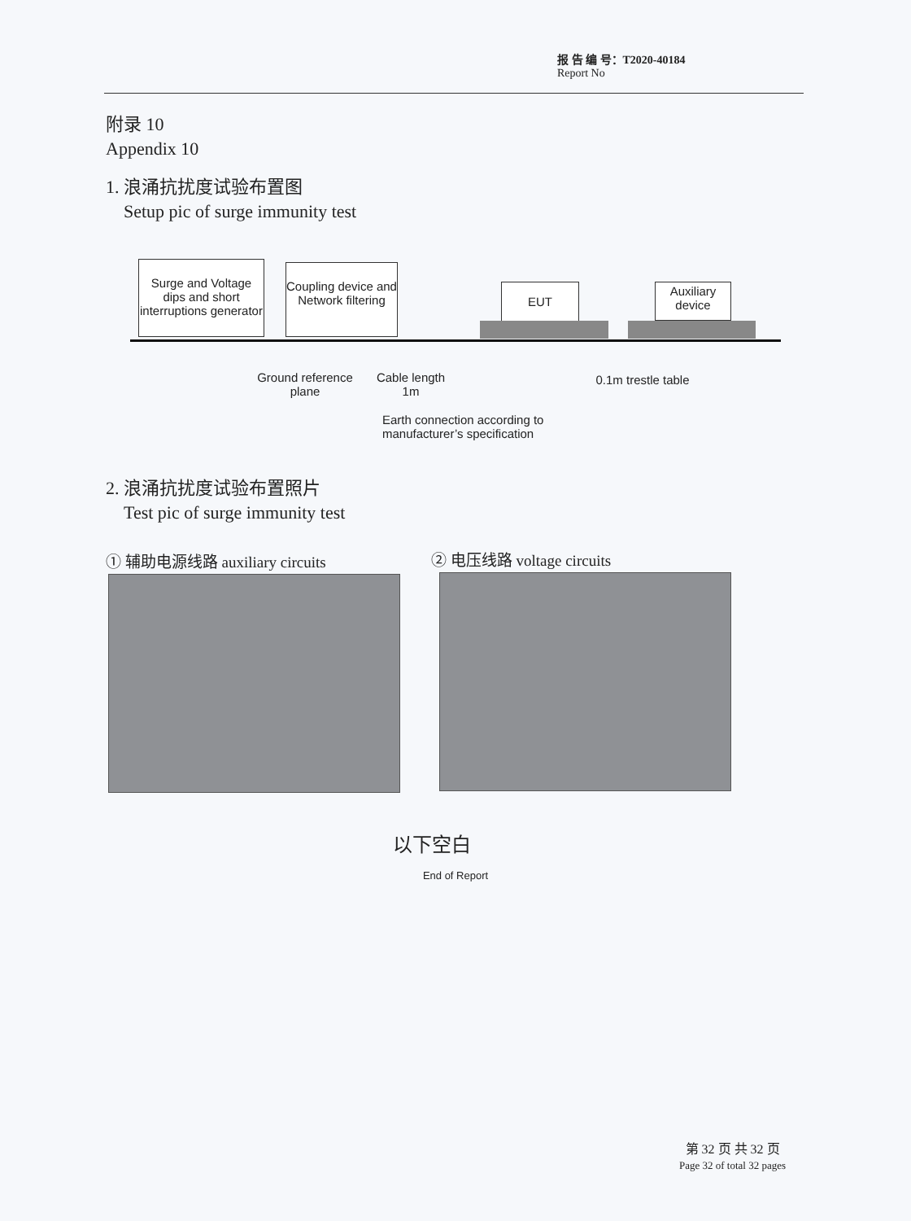报 告 编 号：T2020-40184
Report No
附录 10
Appendix 10
1. 浪涌抗扰度试验布置图
Setup pic of surge immunity test
Surge and Voltage dips and short interruptions generator
Coupling device and Network filtering
EUT
Auxiliary device
Ground reference plane
Cable length
1m
0.1m trestle table
Earth connection according to manufacturer’s specification
2. 浪涌抗扰度试验布置照片
Test pic of surge immunity test
① 辅助电源线路 auxiliary circuits
② 电压线路 voltage circuits
以下空白
End of Report
第 32 页 共 32 页
Page 32 of total 32 pages